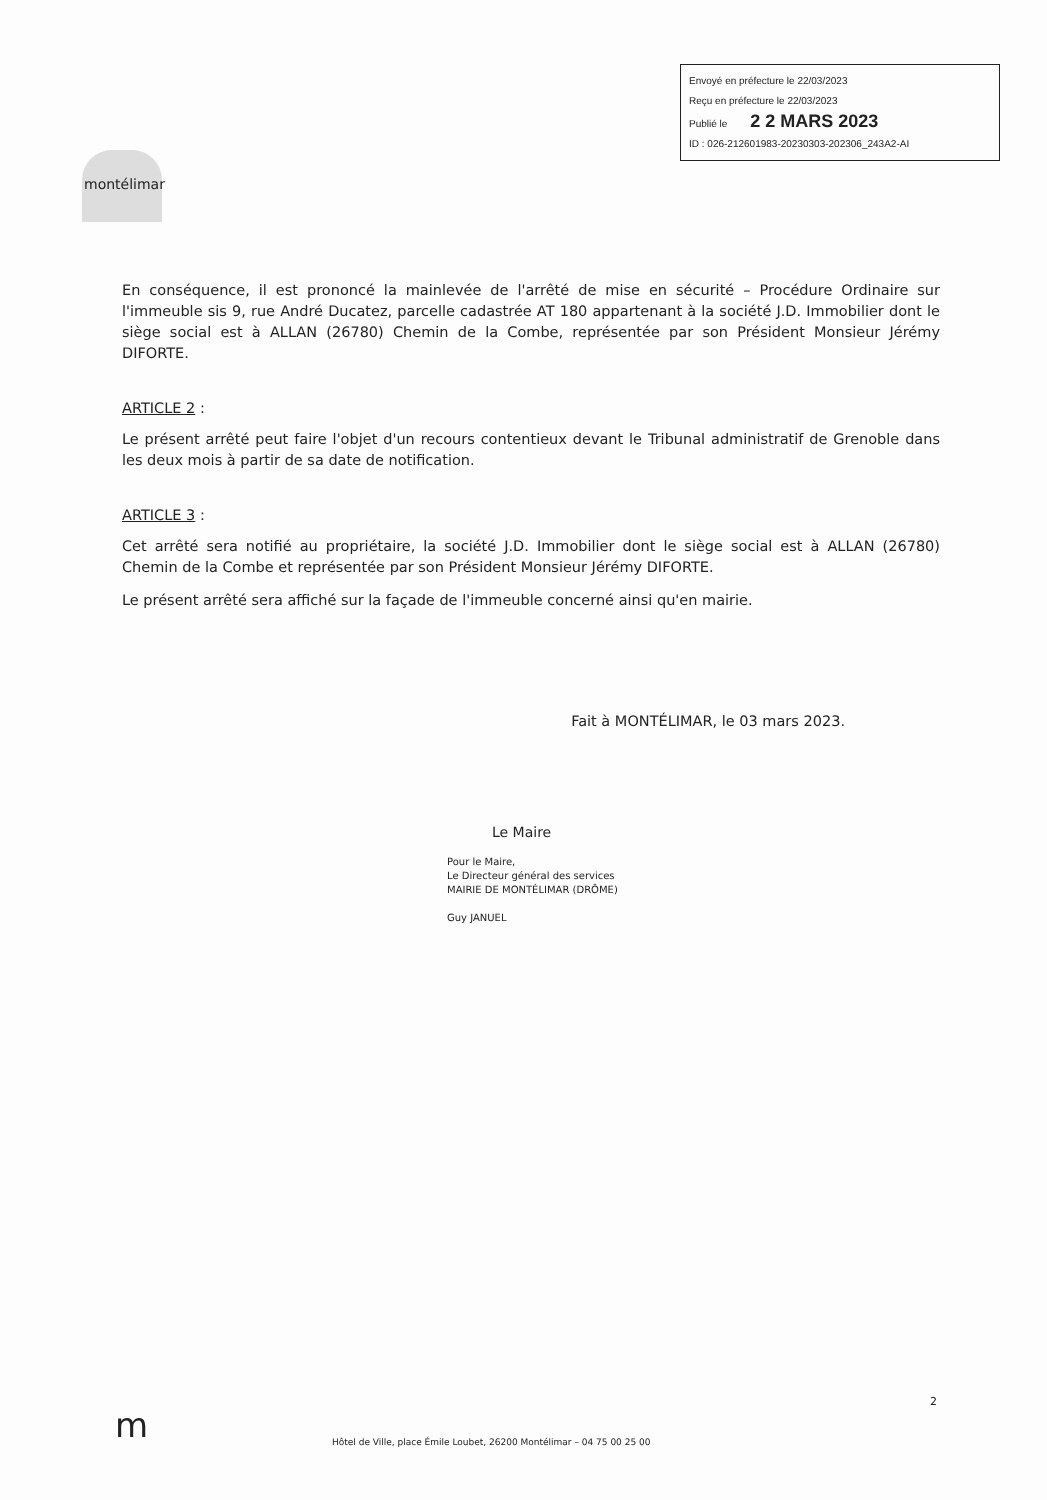Envoyé en préfecture le 22/03/2023
Reçu en préfecture le 22/03/2023
Publié le 2 2 MARS 2023
ID : 026-212601983-20230303-202306_243A2-AI
montélimar
En conséquence, il est prononcé la mainlevée de l'arrêté de mise en sécurité – Procédure Ordinaire sur l'immeuble sis 9, rue André Ducatez, parcelle cadastrée AT 180 appartenant à la société J.D. Immobilier dont le siège social est à ALLAN (26780) Chemin de la Combe, représentée par son Président Monsieur Jérémy DIFORTE.
ARTICLE 2 :
Le présent arrêté peut faire l'objet d'un recours contentieux devant le Tribunal administratif de Grenoble dans les deux mois à partir de sa date de notification.
ARTICLE 3 :
Cet arrêté sera notifié au propriétaire, la société J.D. Immobilier dont le siège social est à ALLAN (26780) Chemin de la Combe et représentée par son Président Monsieur Jérémy DIFORTE.
Le présent arrêté sera affiché sur la façade de l'immeuble concerné ainsi qu'en mairie.
Fait à MONTÉLIMAR, le 03 mars 2023.
Le Maire
Pour le Maire,
Le Directeur général des services
MAIRIE DE MONTÉLIMAR (DRÔME)
Guy JANUEL
m
2
Hôtel de Ville, place Émile Loubet, 26200 Montélimar – 04 75 00 25 00